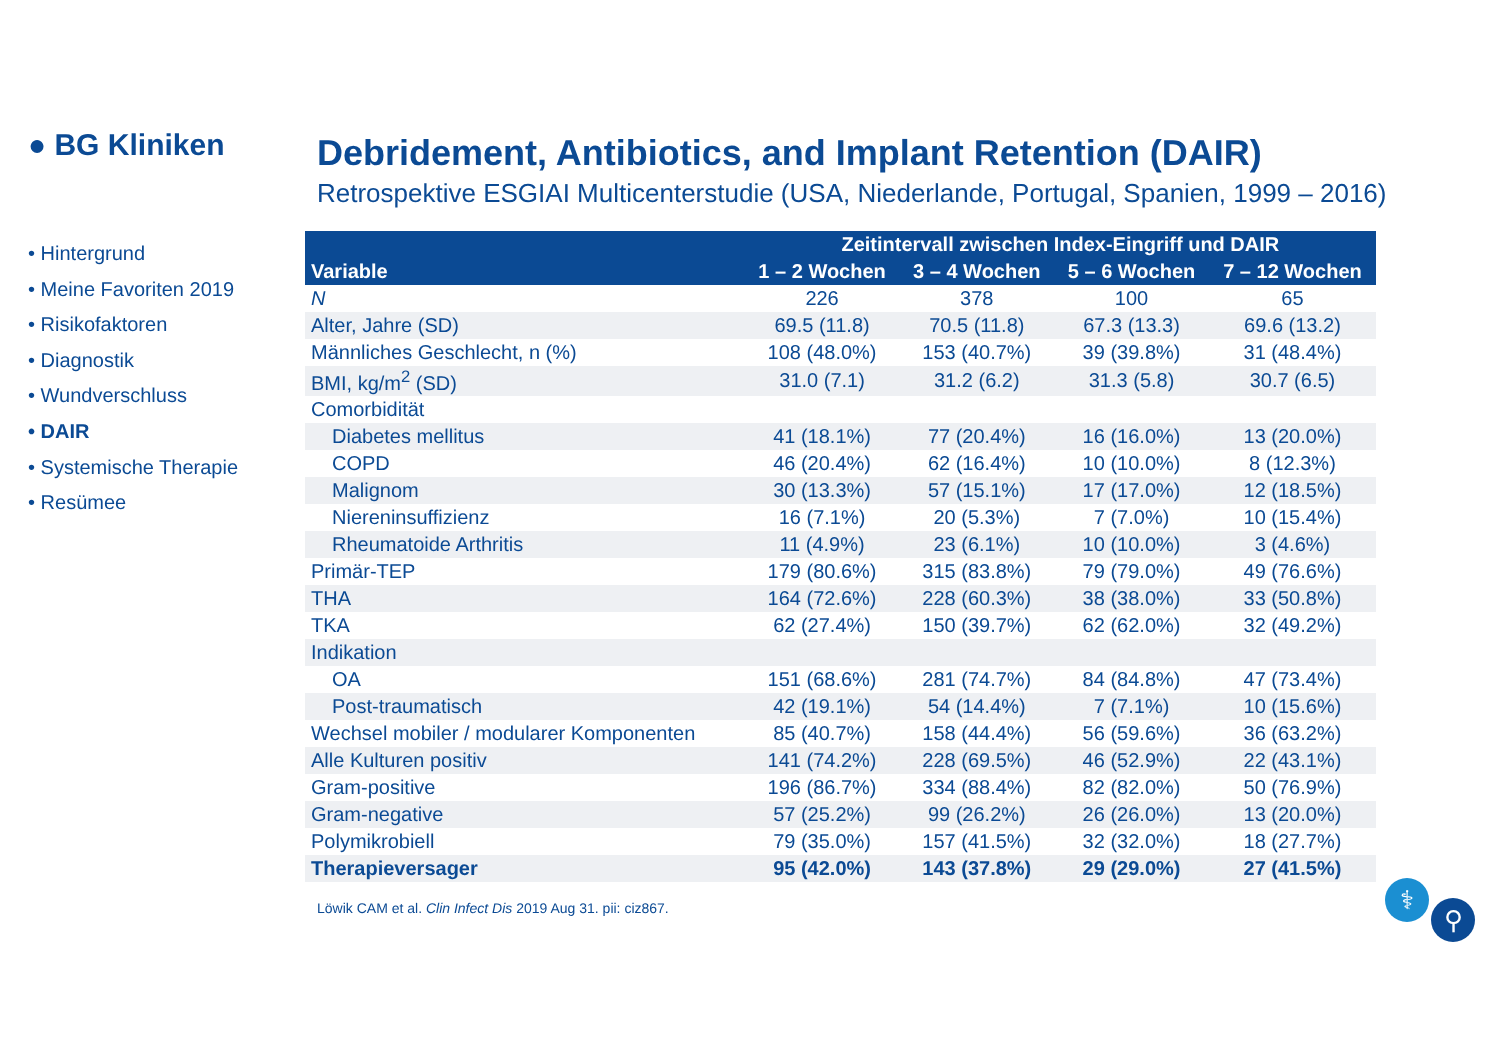● BG Kliniken
• Hintergrund
• Meine Favoriten 2019
• Risikofaktoren
• Diagnostik
• Wundverschluss
• DAIR
• Systemische Therapie
• Resümee
Debridement, Antibiotics, and Implant Retention (DAIR)
Retrospektive ESGIAI Multicenterstudie (USA, Niederlande, Portugal, Spanien, 1999 – 2016)
| | Zeitintervall zwischen Index-Eingriff und DAIR | | | |
| --- | --- | --- | --- | --- |
| Variable | 1 – 2 Wochen | 3 – 4 Wochen | 5 – 6 Wochen | 7 – 12 Wochen |
| N | 226 | 378 | 100 | 65 |
| Alter, Jahre (SD) | 69.5 (11.8) | 70.5 (11.8) | 67.3 (13.3) | 69.6 (13.2) |
| Männliches Geschlecht, n (%) | 108 (48.0%) | 153 (40.7%) | 39 (39.8%) | 31 (48.4%) |
| BMI, kg/m<sup>2</sup> (SD) | 31.0 (7.1) | 31.2 (6.2) | 31.3 (5.8) | 30.7 (6.5) |
| Comorbidität | | | | |
| Diabetes mellitus | 41 (18.1%) | 77 (20.4%) | 16 (16.0%) | 13 (20.0%) |
| COPD | 46 (20.4%) | 62 (16.4%) | 10 (10.0%) | 8 (12.3%) |
| Malignom | 30 (13.3%) | 57 (15.1%) | 17 (17.0%) | 12 (18.5%) |
| Niereninsuffizienz | 16 (7.1%) | 20 (5.3%) | 7 (7.0%) | 10 (15.4%) |
| Rheumatoide Arthritis | 11 (4.9%) | 23 (6.1%) | 10 (10.0%) | 3 (4.6%) |
| Primär-TEP | 179 (80.6%) | 315 (83.8%) | 79 (79.0%) | 49 (76.6%) |
| THA | 164 (72.6%) | 228 (60.3%) | 38 (38.0%) | 33 (50.8%) |
| TKA | 62 (27.4%) | 150 (39.7%) | 62 (62.0%) | 32 (49.2%) |
| Indikation | | | | |
| OA | 151 (68.6%) | 281 (74.7%) | 84 (84.8%) | 47 (73.4%) |
| Post-traumatisch | 42 (19.1%) | 54 (14.4%) | 7 (7.1%) | 10 (15.6%) |
| Wechsel mobiler / modularer Komponenten | 85 (40.7%) | 158 (44.4%) | 56 (59.6%) | 36 (63.2%) |
| Alle Kulturen positiv | 141 (74.2%) | 228 (69.5%) | 46 (52.9%) | 22 (43.1%) |
| Gram-positive | 196 (86.7%) | 334 (88.4%) | 82 (82.0%) | 50 (76.9%) |
| Gram-negative | 57 (25.2%) | 99 (26.2%) | 26 (26.0%) | 13 (20.0%) |
| Polymikrobiell | 79 (35.0%) | 157 (41.5%) | 32 (32.0%) | 18 (27.7%) |
| Therapieversager | 95 (42.0%) | 143 (37.8%) | 29 (29.0%) | 27 (41.5%) |
Löwik CAM et al. Clin Infect Dis 2019 Aug 31. pii: ciz867.
⚕
⚲